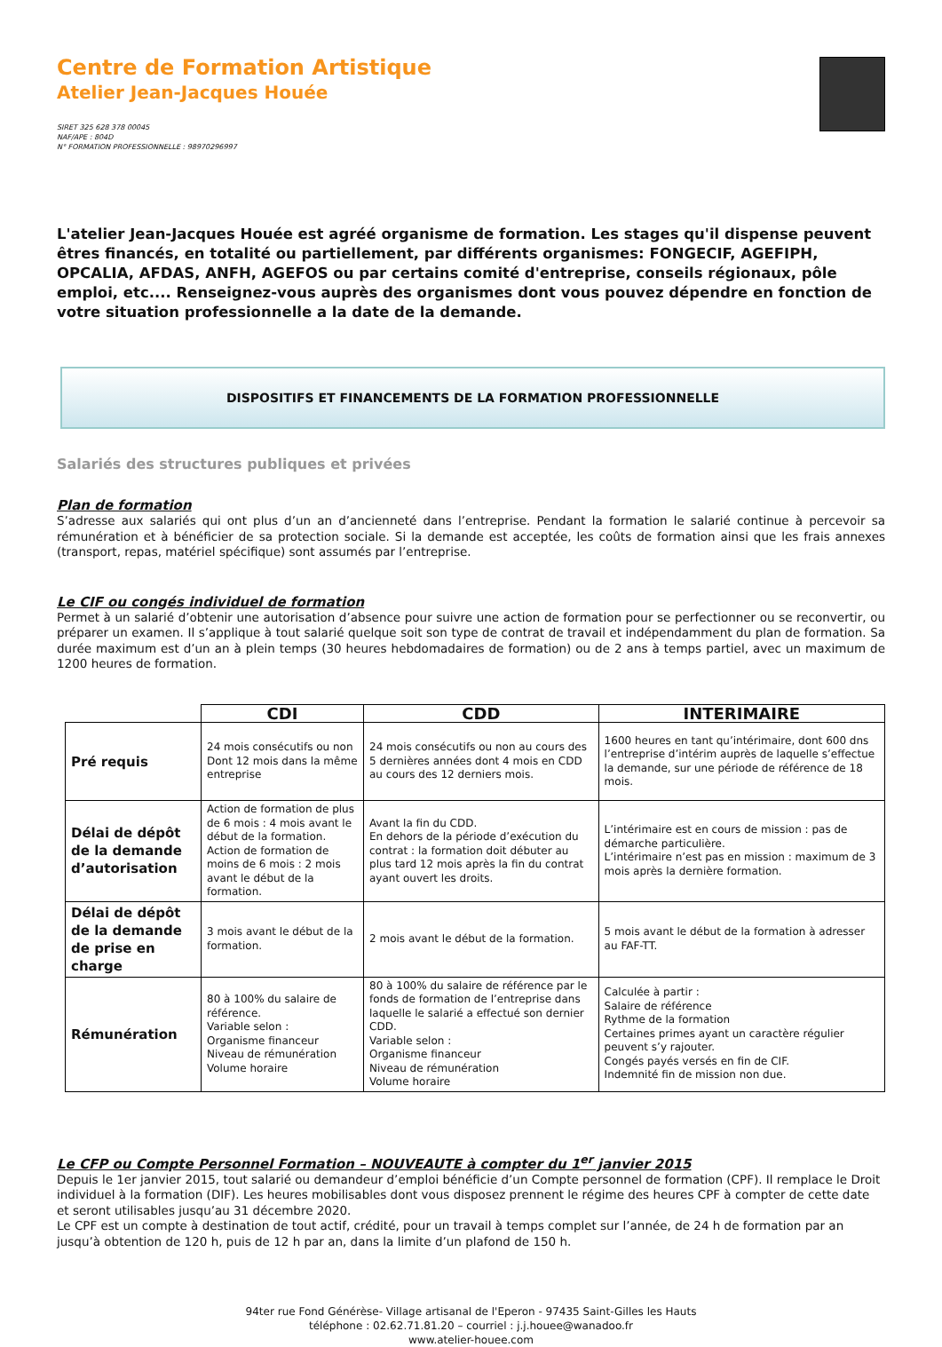Centre de Formation Artistique
Atelier Jean-Jacques Houée
SIRET 325 628 378 00045
NAF/APE : 804D
N° FORMATION PROFESSIONNELLE : 98970296997
L'atelier Jean-Jacques Houée est agréé organisme de formation. Les stages qu'il dispense peuvent êtres financés, en totalité ou partiellement, par différents organismes: FONGECIF, AGEFIPH, OPCALIA, AFDAS, ANFH, AGEFOS ou par certains comité d'entreprise, conseils régionaux, pôle emploi, etc.... Renseignez-vous auprès des organismes dont vous pouvez dépendre en fonction de votre situation professionnelle a la date de la demande.
DISPOSITIFS ET FINANCEMENTS DE LA FORMATION PROFESSIONNELLE
Salariés des structures publiques et privées
Plan de formation
S’adresse aux salariés qui ont plus d’un an d’ancienneté dans l’entreprise. Pendant la formation le salarié continue à percevoir sa rémunération et à bénéficier de sa protection sociale. Si la demande est acceptée, les coûts de formation ainsi que les frais annexes (transport, repas, matériel spécifique) sont assumés par l’entreprise.
Le CIF ou congés individuel de formation
Permet à un salarié d’obtenir une autorisation d’absence pour suivre une action de formation pour se perfectionner ou se reconvertir, ou préparer un examen. Il s’applique à tout salarié quelque soit son type de contrat de travail et indépendamment du plan de formation. Sa durée maximum est d’un an à plein temps (30 heures hebdomadaires de formation) ou de 2 ans à temps partiel, avec un maximum de 1200 heures de formation.
| | CDI | CDD | INTERIMAIRE |
| --- | --- | --- | --- |
| Pré requis | 24 mois consécutifs ou non Dont 12 mois dans la même entreprise | 24 mois consécutifs ou non au cours des 5 dernières années dont 4 mois en CDD au cours des 12 derniers mois. | 1600 heures en tant qu’intérimaire, dont 600 dns l’entreprise d’intérim auprès de laquelle s’effectue la demande, sur une période de référence de 18 mois. |
| Délai de dépôt de la demande d’autorisation | Action de formation de plus de 6 mois : 4 mois avant le début de la formation. Action de formation de moins de 6 mois : 2 mois avant le début de la formation. | Avant la fin du CDD. En dehors de la période d’exécution du contrat : la formation doit débuter au plus tard 12 mois après la fin du contrat ayant ouvert les droits. | L’intérimaire est en cours de mission : pas de démarche particulière. L’intérimaire n’est pas en mission : maximum de 3 mois après la dernière formation. |
| Délai de dépôt de la demande de prise en charge | 3 mois avant le début de la formation. | 2 mois avant le début de la formation. | 5 mois avant le début de la formation à adresser au FAF-TT. |
| Rémunération | 80 à 100% du salaire de référence. Variable selon : Organisme financeur Niveau de rémunération Volume horaire | 80 à 100% du salaire de référence par le fonds de formation de l’entreprise dans laquelle le salarié a effectué son dernier CDD. Variable selon : Organisme financeur Niveau de rémunération Volume horaire | Calculée à partir : Salaire de référence Rythme de la formation Certaines primes ayant un caractère régulier peuvent s’y rajouter. Congés payés versés en fin de CIF. Indemnité fin de mission non due. |
Le CFP ou Compte Personnel Formation – NOUVEAUTE à compter du 1<sup>er</sup> janvier 2015
Depuis le 1er janvier 2015, tout salarié ou demandeur d’emploi bénéficie d’un Compte personnel de formation (CPF). Il remplace le Droit individuel à la formation (DIF). Les heures mobilisables dont vous disposez prennent le régime des heures CPF à compter de cette date et seront utilisables jusqu’au 31 décembre 2020.
Le CPF est un compte à destination de tout actif, crédité, pour un travail à temps complet sur l’année, de 24 h de formation par an jusqu’à obtention de 120 h, puis de 12 h par an, dans la limite d’un plafond de 150 h.
94ter rue Fond Générèse- Village artisanal de l'Eperon - 97435 Saint-Gilles les Hauts
téléphone : 02.62.71.81.20 – courriel : j.j.houee@wanadoo.fr
www.atelier-houee.com